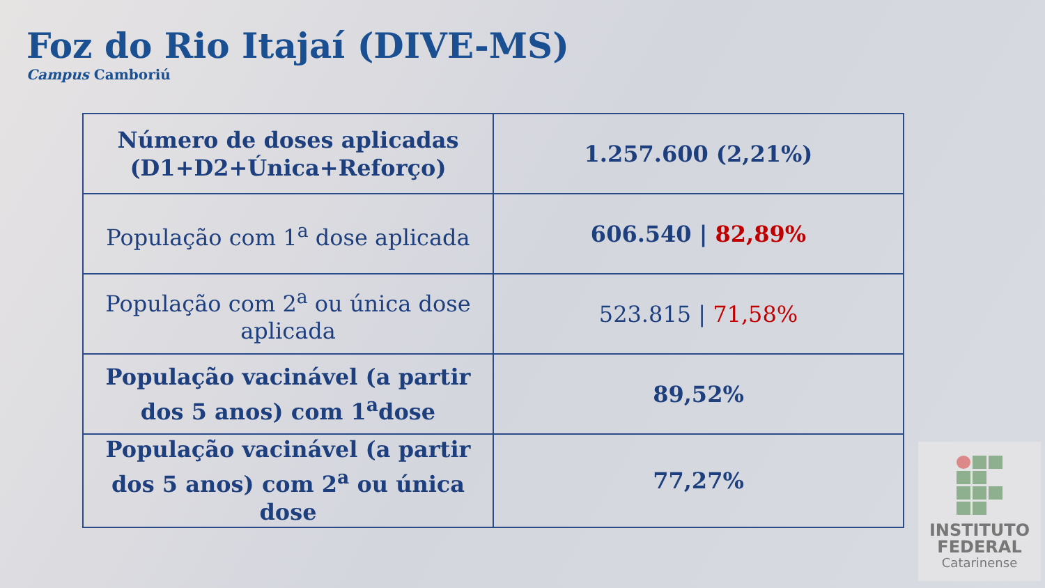Foz do Rio Itajaí (DIVE-MS)
Campus Camboriú
| Número de doses aplicadas (D1+D2+Única+Reforço) | 1.257.600 (2,21%) |
| População com 1<sup>a</sup> dose aplicada | 606.540 / 82,89% |
| População com 2<sup>a</sup> ou única dose aplicada | 523.815 / 71,58% |
| População vacinável (a partir dos 5 anos) com 1<sup>a</sup>dose | 89,52% |
| População vacinável (a partir dos 5 anos) com 2<sup>a</sup> ou única dose | 77,27% |
INSTITUTO
FEDERAL
Catarinense